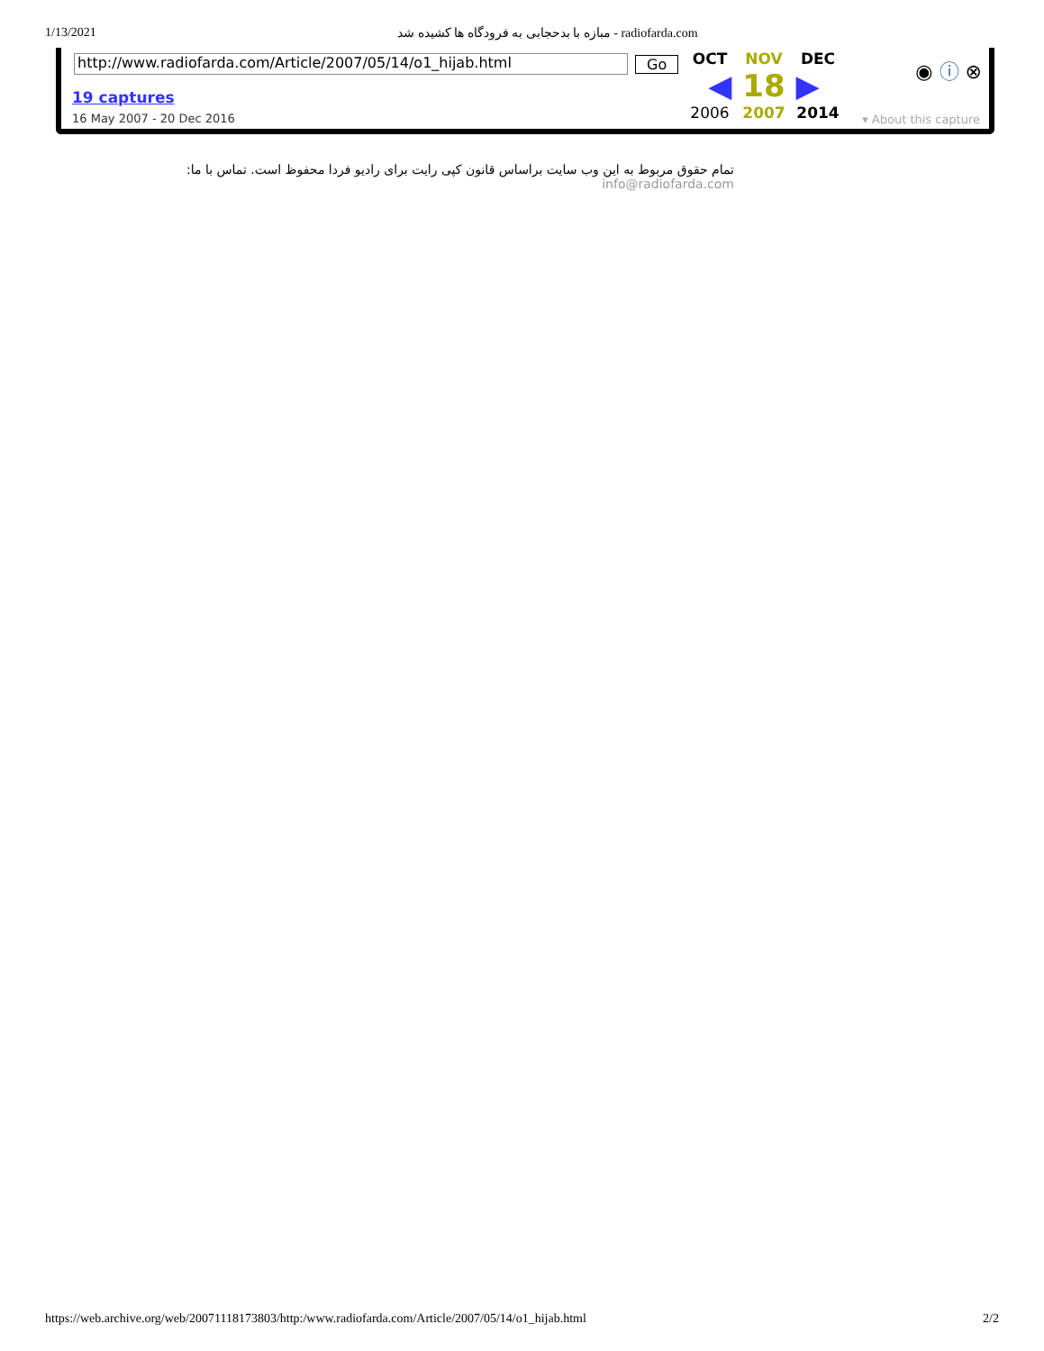1/13/2021 مبازه با بدحجابی به فرودگاه ها کشیده شد - radiofarda.com
http://www.radiofarda.com/Article/2007/05/14/o1_hijab.html Go
19 captures
16 May 2007 - 20 Dec 2016
OCT NOV DEC ◀ 18 ▶ 2006 2007 2014
◉ ⓘ ⊗
▾ About this capture
تمام حقوق مربوط به این وب سایت براساس قانون کپی رایت برای رادیو فردا محفوظ است. تماس با ما: info@radiofarda.com
https://web.archive.org/web/20071118173803/http:/www.radiofarda.com/Article/2007/05/14/o1_hijab.html 2/2